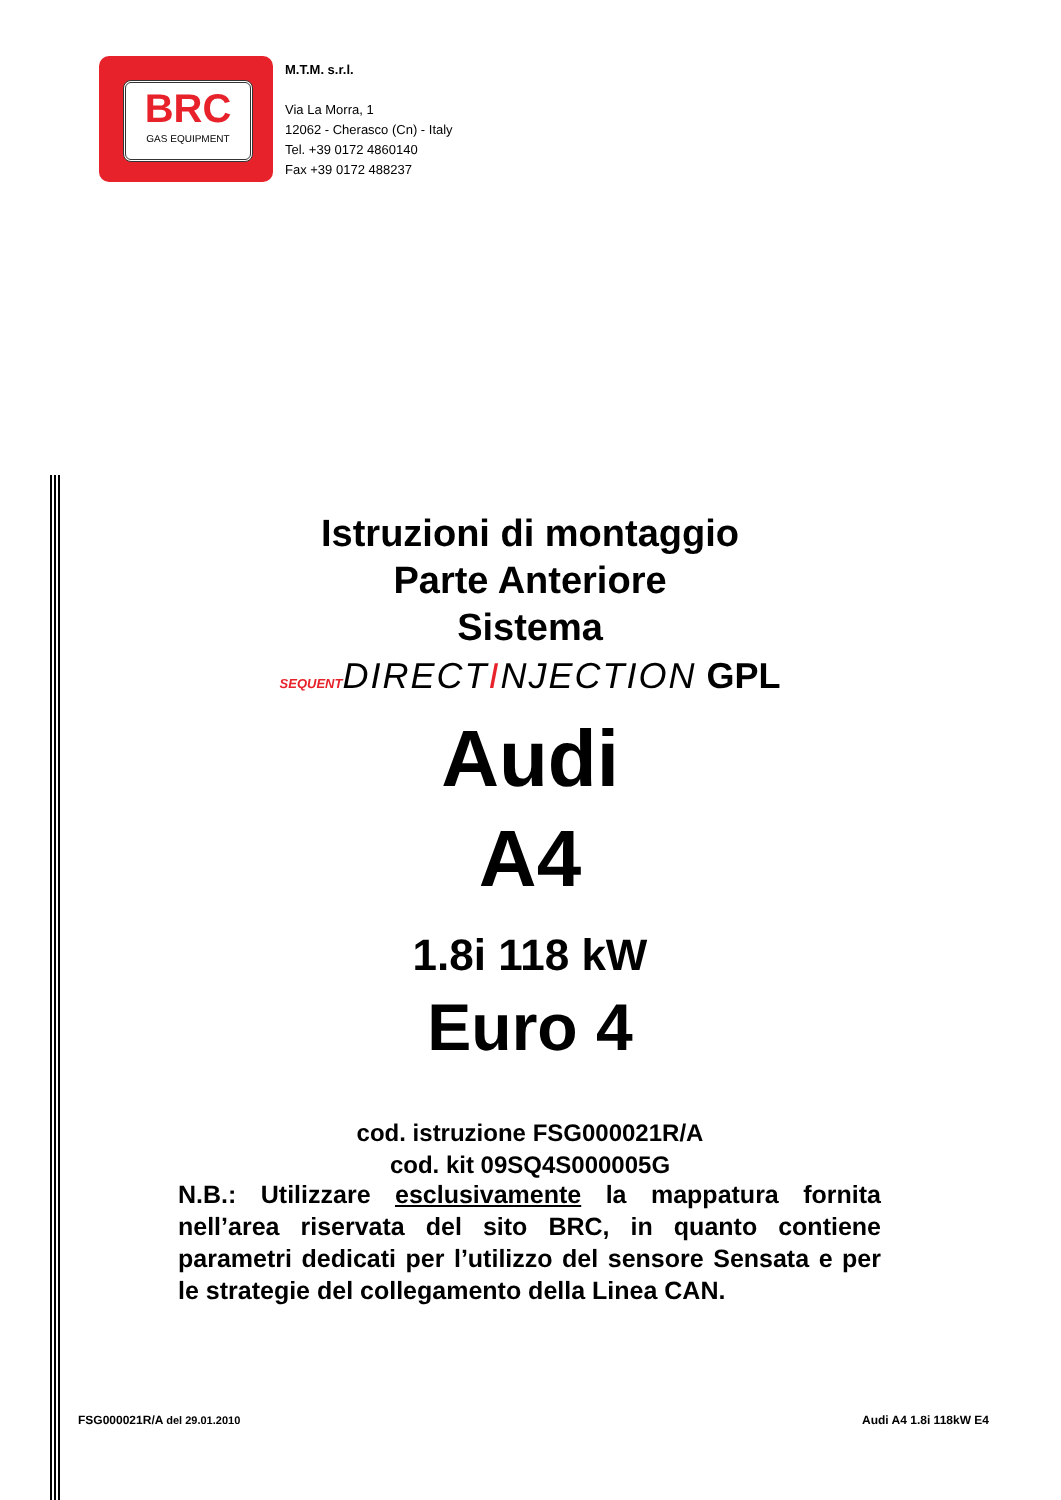BRC
GAS EQUIPMENT
M.T.M. s.r.l.
Via La Morra, 1
12062 - Cherasco (Cn) - Italy
Tel. +39 0172 4860140
Fax +39 0172 488237
Istruzioni di montaggio
Parte Anteriore
Sistema
SEQUENT DIRECTINJECTION GPL
Audi
A4
1.8i 118 kW
Euro 4
cod. istruzione FSG000021R/A
cod. kit 09SQ4S000005G
N.B.: Utilizzare esclusivamente la mappatura fornita nell’area riservata del sito BRC, in quanto contiene parametri dedicati per l’utilizzo del sensore Sensata e per le strategie del collegamento della Linea CAN.
FSG000021R/A del 29.01.2010 Audi A4 1.8i 118kW E4